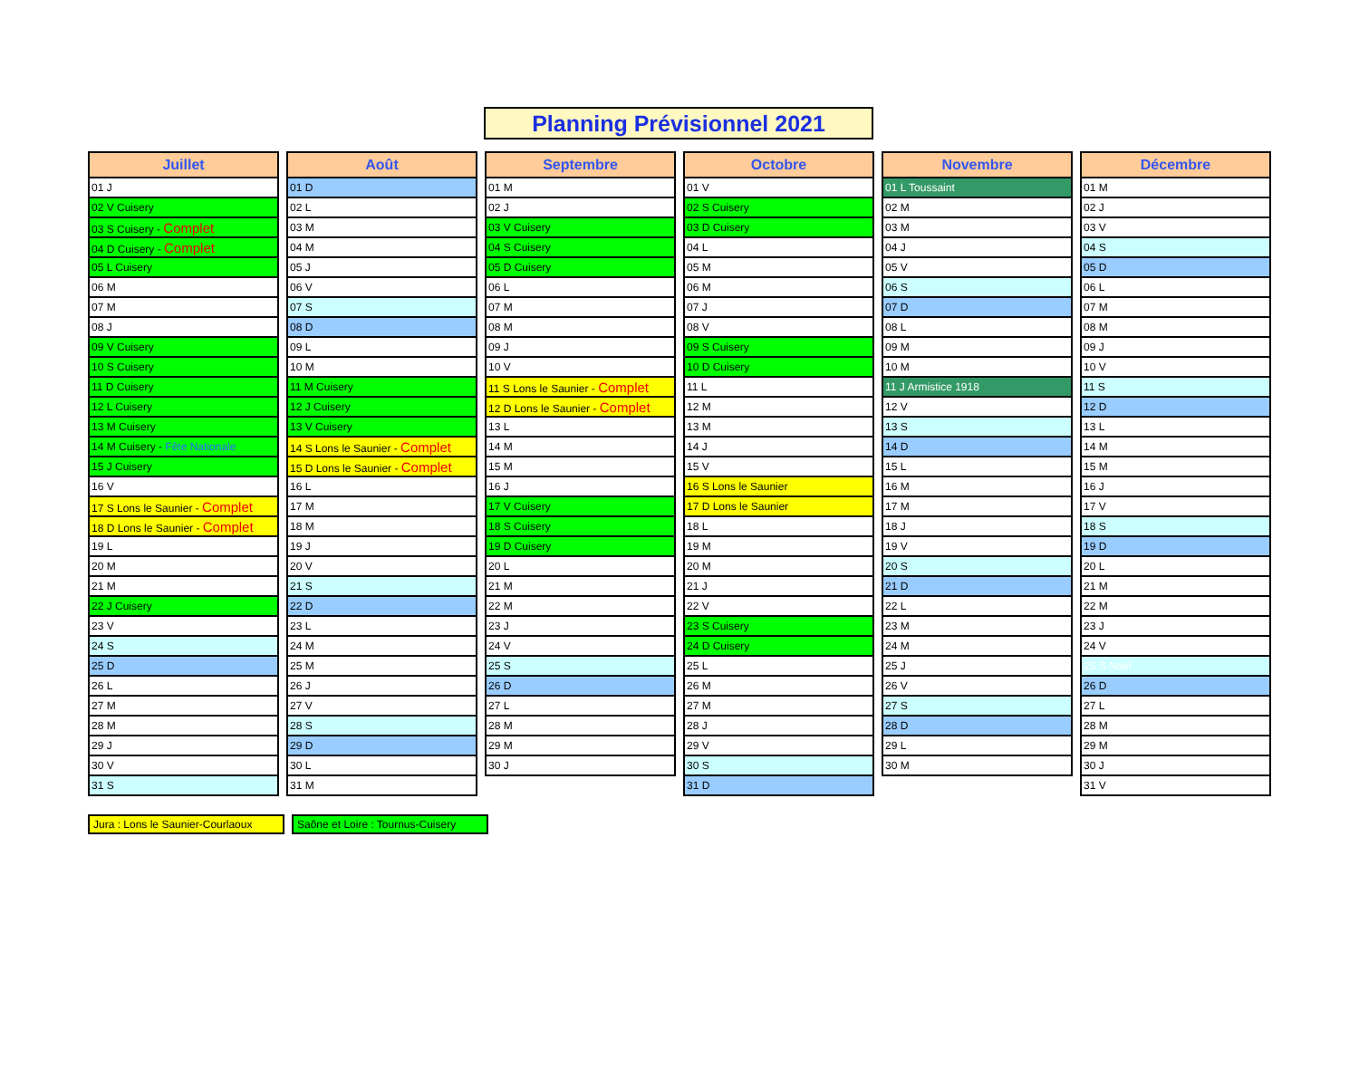Planning Prévisionnel 2021
| Juillet |
| --- |
| 01 J |
| 02 V Cuisery |
| 03 S Cuisery - Complet |
| 04 D Cuisery - Complet |
| 05 L Cuisery |
| 06 M |
| 07 M |
| 08 J |
| 09 V Cuisery |
| 10 S Cuisery |
| 11 D Cuisery |
| 12 L Cuisery |
| 13 M Cuisery |
| 14 M Cuisery - Fête Nationale |
| 15 J Cuisery |
| 16 V |
| 17 S Lons le Saunier - Complet |
| 18 D Lons le Saunier - Complet |
| 19 L |
| 20 M |
| 21 M |
| 22 J Cuisery |
| 23 V |
| 24 S |
| 25 D |
| 26 L |
| 27 M |
| 28 M |
| 29 J |
| 30 V |
| 31 S |
| Août |
| --- |
| 01 D |
| 02 L |
| 03 M |
| 04 M |
| 05 J |
| 06 V |
| 07 S |
| 08 D |
| 09 L |
| 10 M |
| 11 M Cuisery |
| 12 J Cuisery |
| 13 V Cuisery |
| 14 S Lons le Saunier - Complet |
| 15 D Lons le Saunier - Complet |
| 16 L |
| 17 M |
| 18 M |
| 19 J |
| 20 V |
| 21 S |
| 22 D |
| 23 L |
| 24 M |
| 25 M |
| 26 J |
| 27 V |
| 28 S |
| 29 D |
| 30 L |
| 31 M |
| Septembre |
| --- |
| 01 M |
| 02 J |
| 03 V Cuisery |
| 04 S Cuisery |
| 05 D Cuisery |
| 06 L |
| 07 M |
| 08 M |
| 09 J |
| 10 V |
| 11 S Lons le Saunier - Complet |
| 12 D Lons le Saunier - Complet |
| 13 L |
| 14 M |
| 15 M |
| 16 J |
| 17 V Cuisery |
| 18 S Cuisery |
| 19 D Cuisery |
| 20 L |
| 21 M |
| 22 M |
| 23 J |
| 24 V |
| 25 S |
| 26 D |
| 27 L |
| 28 M |
| 29 M |
| 30 J |
| Octobre |
| --- |
| 01 V |
| 02 S Cuisery |
| 03 D Cuisery |
| 04 L |
| 05 M |
| 06 M |
| 07 J |
| 08 V |
| 09 S Cuisery |
| 10 D Cuisery |
| 11 L |
| 12 M |
| 13 M |
| 14 J |
| 15 V |
| 16 S Lons le Saunier |
| 17 D Lons le Saunier |
| 18 L |
| 19 M |
| 20 M |
| 21 J |
| 22 V |
| 23 S Cuisery |
| 24 D Cuisery |
| 25 L |
| 26 M |
| 27 M |
| 28 J |
| 29 V |
| 30 S |
| 31 D |
| Novembre |
| --- |
| 01 L Toussaint |
| 02 M |
| 03 M |
| 04 J |
| 05 V |
| 06 S |
| 07 D |
| 08 L |
| 09 M |
| 10 M |
| 11 J Armistice 1918 |
| 12 V |
| 13 S |
| 14 D |
| 15 L |
| 16 M |
| 17 M |
| 18 J |
| 19 V |
| 20 S |
| 21 D |
| 22 L |
| 23 M |
| 24 M |
| 25 J |
| 26 V |
| 27 S |
| 28 D |
| 29 L |
| 30 M |
| Décembre |
| --- |
| 01 M |
| 02 J |
| 03 V |
| 04 S |
| 05 D |
| 06 L |
| 07 M |
| 08 M |
| 09 J |
| 10 V |
| 11 S |
| 12 D |
| 13 L |
| 14 M |
| 15 M |
| 16 J |
| 17 V |
| 18 S |
| 19 D |
| 20 L |
| 21 M |
| 22 M |
| 23 J |
| 24 V |
| 25 S Noël |
| 26 D |
| 27 L |
| 28 M |
| 29 M |
| 30 J |
| 31 V |
Jura : Lons le Saunier-Courlaoux
Saône et Loire : Tournus-Cuisery